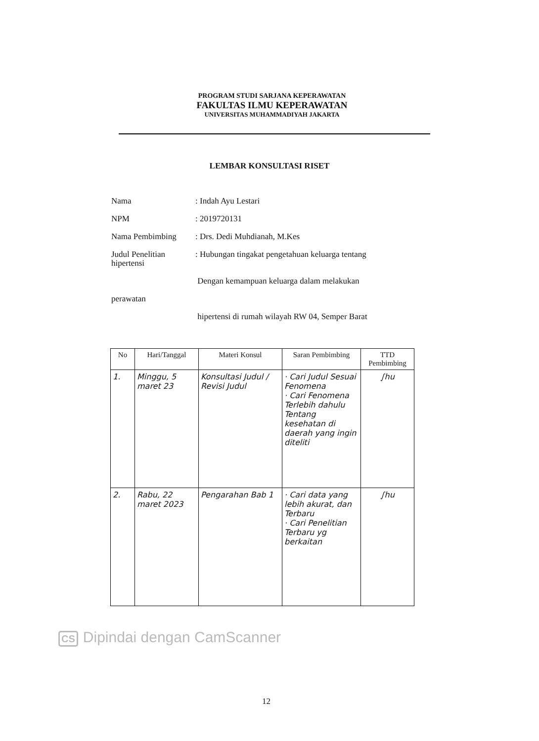PROGRAM STUDI SARJANA KEPERAWATAN
FAKULTAS ILMU KEPERAWATAN
UNIVERSITAS MUHAMMADIYAH JAKARTA
LEMBAR KONSULTASI RISET
Nama: Indah Ayu Lestari
NPM: 2019720131
Nama Pembimbing: Drs. Dedi Muhdianah, M.Kes
Judul Penelitian: Hubungan tingakat pengetahuan keluarga tentang
hipertensi
Dengan kemampuan keluarga dalam melakukan
perawatan
hipertensi di rumah wilayah RW 04, Semper Barat
| No | Hari/Tanggal | Materi Konsul | Saran Pembimbing | TTD Pembimbing |
| --- | --- | --- | --- | --- |
| 1. | Minggu, 5 maret 23 | Konsultasi Judul / Revisi Judul | · Cari Judul Sesuai Fenomena · Cari Fenomena Terlebih dahulu Tentang kesehatan di daerah yang ingin diteliti | ∫hu |
| 2. | Rabu, 22 maret 2023 | Pengarahan Bab 1 | · Cari data yang lebih akurat, dan Terbaru · Cari Penelitian Terbaru yg berkaitan | ∫hu |
CS Dipindai dengan CamScanner
12